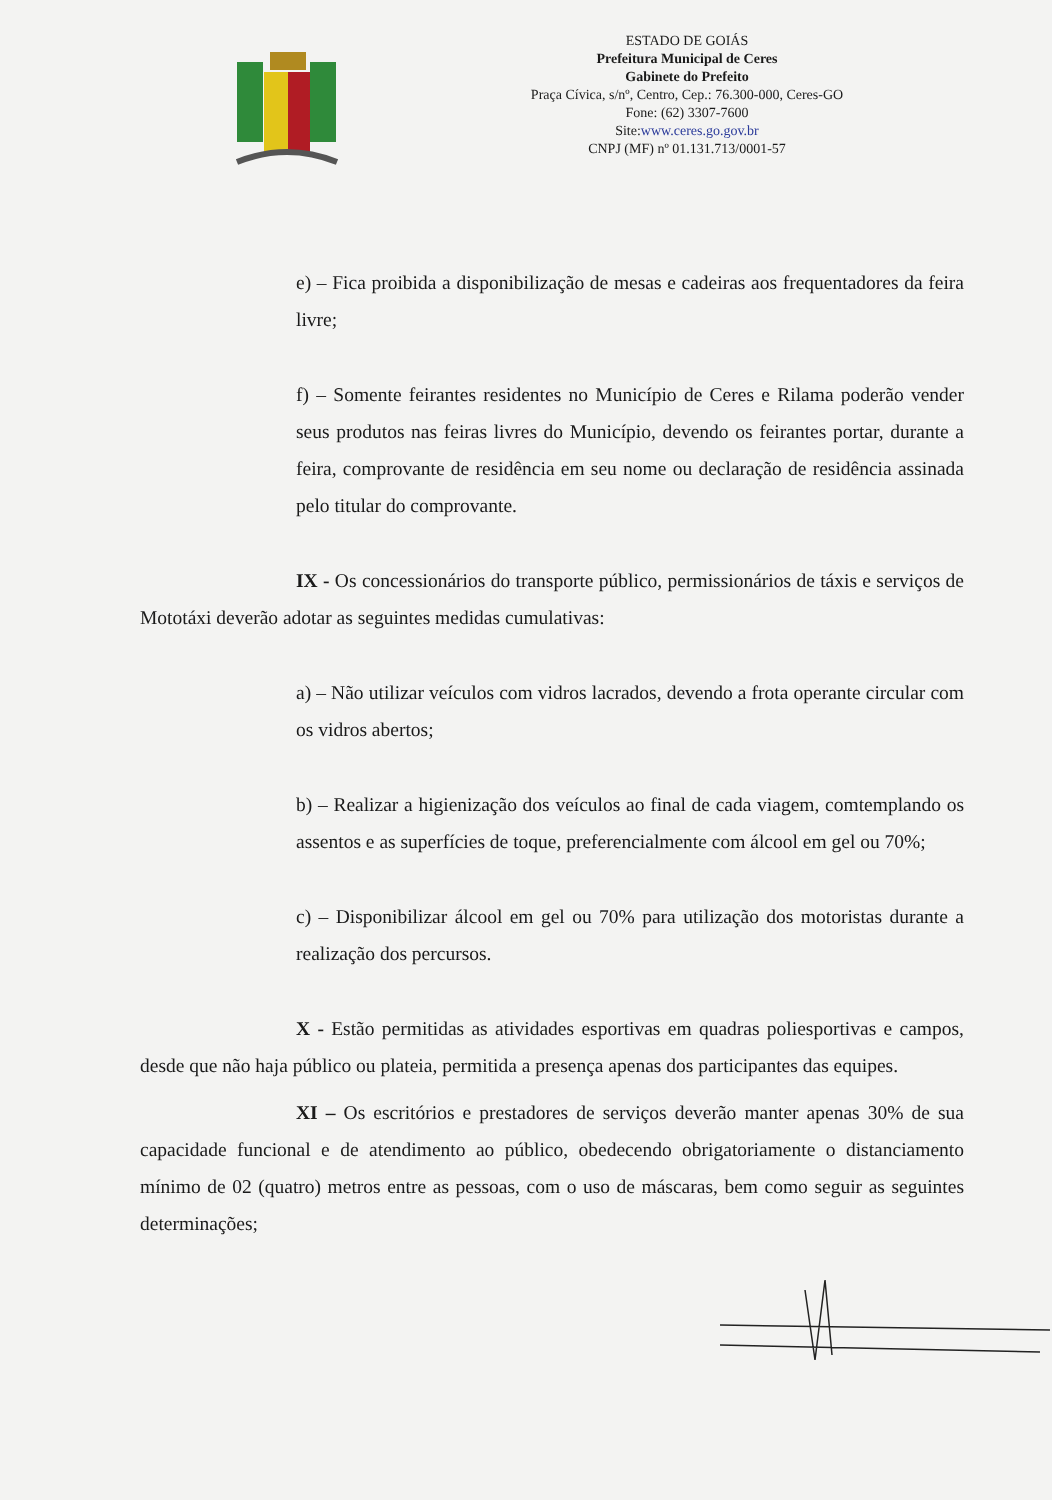ESTADO DE GOIÁS
Prefeitura Municipal de Ceres
Gabinete do Prefeito
Praça Cívica, s/nº, Centro, Cep.: 76.300-000, Ceres-GO
Fone: (62) 3307-7600
Site:www.ceres.go.gov.br
CNPJ (MF) nº 01.131.713/0001-57
e) – Fica proibida a disponibilização de mesas e cadeiras aos frequentadores da feira livre;
f) – Somente feirantes residentes no Município de Ceres e Rilama poderão vender seus produtos nas feiras livres do Município, devendo os feirantes portar, durante a feira, comprovante de residência em seu nome ou declaração de residência assinada pelo titular do comprovante.
IX - Os concessionários do transporte público, permissionários de táxis e serviços de Mototáxi deverão adotar as seguintes medidas cumulativas:
a) – Não utilizar veículos com vidros lacrados, devendo a frota operante circular com os vidros abertos;
b) – Realizar a higienização dos veículos ao final de cada viagem, comtemplando os assentos e as superfícies de toque, preferencialmente com álcool em gel ou 70%;
c) – Disponibilizar álcool em gel ou 70% para utilização dos motoristas durante a realização dos percursos.
X - Estão permitidas as atividades esportivas em quadras poliesportivas e campos, desde que não haja público ou plateia, permitida a presença apenas dos participantes das equipes.
XI – Os escritórios e prestadores de serviços deverão manter apenas 30% de sua capacidade funcional e de atendimento ao público, obedecendo obrigatoriamente o distanciamento mínimo de 02 (quatro) metros entre as pessoas, com o uso de máscaras, bem como seguir as seguintes determinações;